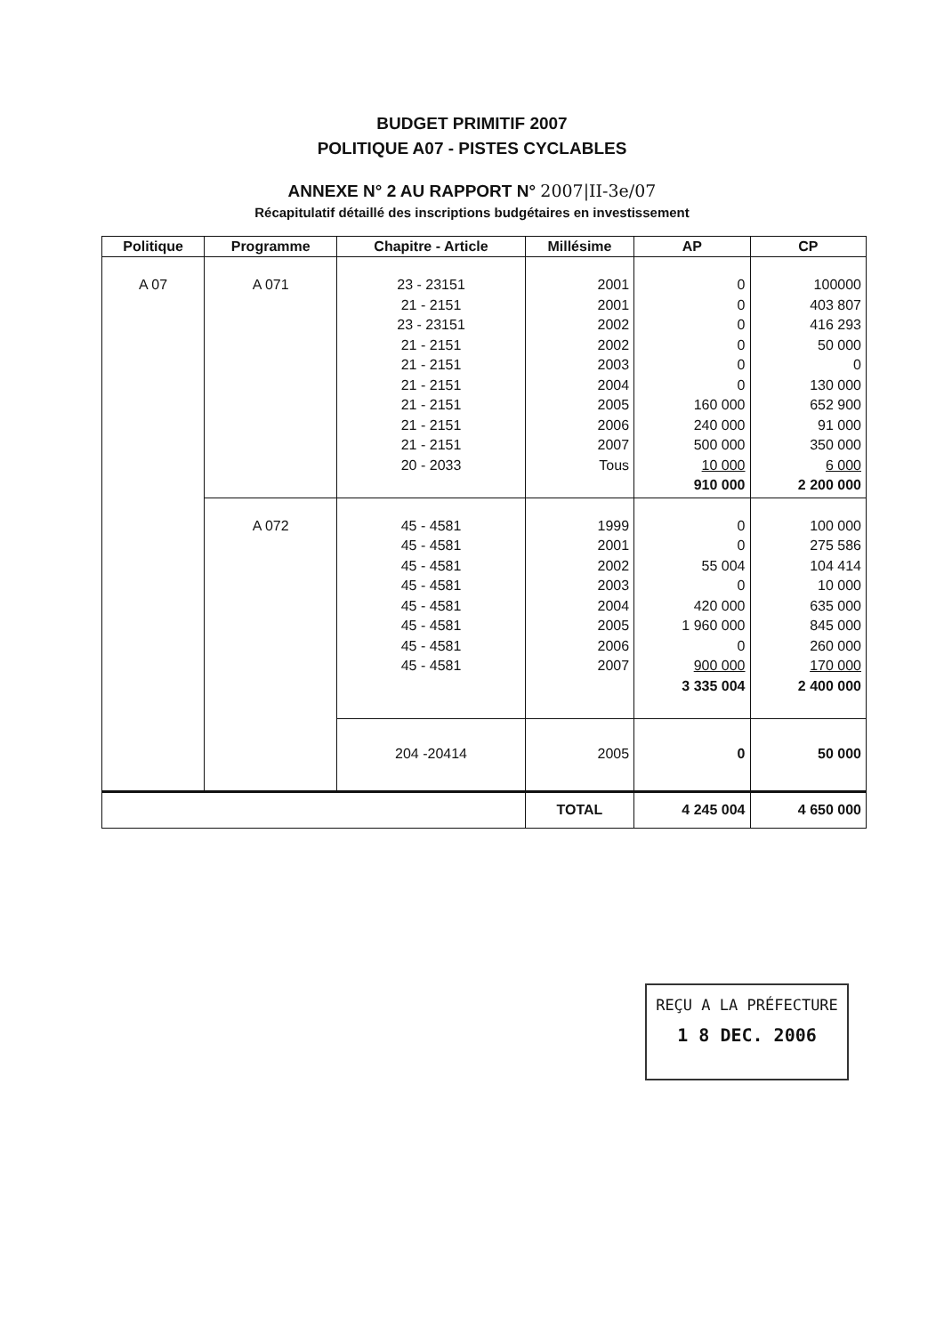BUDGET PRIMITIF 2007
POLITIQUE A07 - PISTES CYCLABLES
ANNEXE N° 2 AU RAPPORT N° 2007|II-3e/07
Récapitulatif détaillé des inscriptions budgétaires en investissement
| Politique | Programme | Chapitre - Article | Millésime | AP | CP |
| --- | --- | --- | --- | --- | --- |
| A 07 | A 071 | 23 - 23151 21 - 2151 23 - 23151 21 - 2151 21 - 2151 21 - 2151 21 - 2151 21 - 2151 21 - 2151 20 - 2033 | 2001 2001 2002 2002 2003 2004 2005 2006 2007 Tous | 0 0 0 0 0 0 160 000 240 000 500 000 10 000 910 000 | 100000 403 807 416 293 50 000 0 130 000 652 900 91 000 350 000 6 000 2 200 000 |
| | A 072 | 45 - 4581 45 - 4581 45 - 4581 45 - 4581 45 - 4581 45 - 4581 45 - 4581 45 - 4581 | 1999 2001 2002 2003 2004 2005 2006 2007 | 0 0 55 004 0 420 000 1 960 000 0 900 000 3 335 004 | 100 000 275 586 104 414 10 000 635 000 845 000 260 000 170 000 2 400 000 |
| | | 204 -20414 | 2005 | 0 | 50 000 |
| | | | TOTAL | 4 245 004 | 4 650 000 |
REÇU A LA PRÉFECTURE
1 8 DEC. 2006